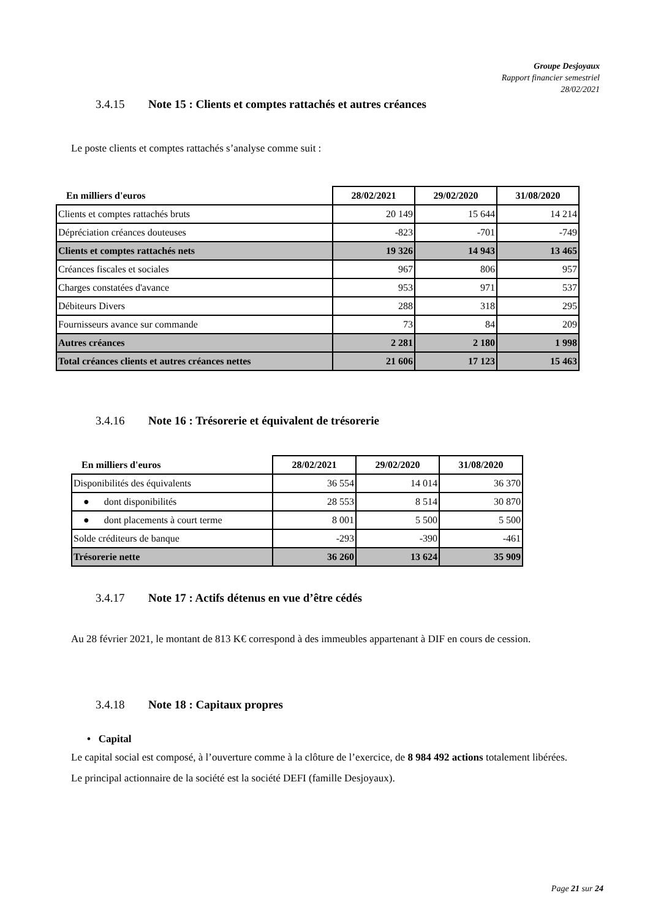Groupe Desjoyaux
Rapport financier semestriel
28/02/2021
3.4.15 Note 15 : Clients et comptes rattachés et autres créances
Le poste clients et comptes rattachés s’analyse comme suit :
| En milliers d'euros | 28/02/2021 | 29/02/2020 | 31/08/2020 |
| --- | --- | --- | --- |
| Clients et comptes rattachés bruts | 20 149 | 15 644 | 14 214 |
| Dépréciation créances douteuses | -823 | -701 | -749 |
| Clients et comptes rattachés nets | 19 326 | 14 943 | 13 465 |
| Créances fiscales et sociales | 967 | 806 | 957 |
| Charges constatées d'avance | 953 | 971 | 537 |
| Débiteurs Divers | 288 | 318 | 295 |
| Fournisseurs avance sur commande | 73 | 84 | 209 |
| Autres créances | 2 281 | 2 180 | 1 998 |
| Total créances clients et autres créances nettes | 21 606 | 17 123 | 15 463 |
3.4.16 Note 16 : Trésorerie et équivalent de trésorerie
| En milliers d'euros | 28/02/2021 | 29/02/2020 | 31/08/2020 |
| --- | --- | --- | --- |
| Disponibilités des équivalents | 36 554 | 14 014 | 36 370 |
| ● dont disponibilités | 28 553 | 8 514 | 30 870 |
| ● dont placements à court terme | 8 001 | 5 500 | 5 500 |
| Solde créditeurs de banque | -293 | -390 | -461 |
| Trésorerie nette | 36 260 | 13 624 | 35 909 |
3.4.17 Note 17 : Actifs détenus en vue d’être cédés
Au 28 février 2021, le montant de 813 K€ correspond à des immeubles appartenant à DIF en cours de cession.
3.4.18 Note 18 : Capitaux propres
• Capital
Le capital social est composé, à l’ouverture comme à la clôture de l’exercice, de 8 984 492 actions totalement libérées.
Le principal actionnaire de la société est la société DEFI (famille Desjoyaux).
Page 21 sur 24